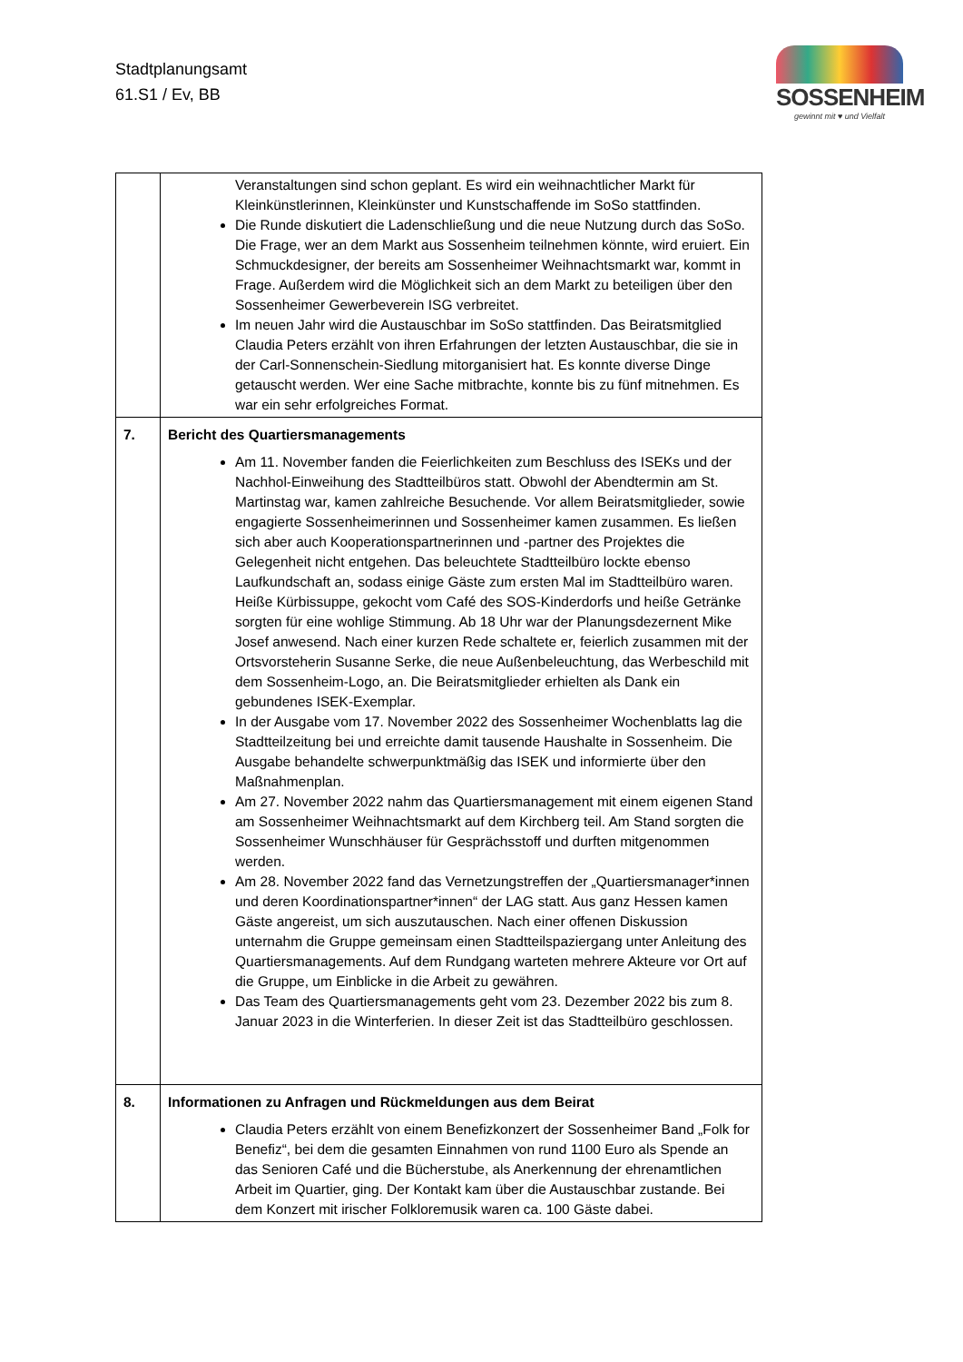Stadtplanungsamt
61.S1 / Ev, BB
SOSSENHEIM
gewinnt mit ♥ und Vielfalt
| | Veranstaltungen sind schon geplant. Es wird ein weihnachtlicher Markt für Kleinkünstlerinnen, Kleinkünster und Kunstschaffende im SoSo stattfinden. Die Runde diskutiert die Ladenschließung und die neue Nutzung durch das SoSo. Die Frage, wer an dem Markt aus Sossenheim teilnehmen könnte, wird eruiert. Ein Schmuckdesigner, der bereits am Sossenheimer Weihnachtsmarkt war, kommt in Frage. Außerdem wird die Möglichkeit sich an dem Markt zu beteiligen über den Sossenheimer Gewerbeverein ISG verbreitet. Im neuen Jahr wird die Austauschbar im SoSo stattfinden. Das Beiratsmitglied Claudia Peters erzählt von ihren Erfahrungen der letzten Austauschbar, die sie in der Carl-Sonnenschein-Siedlung mitorganisiert hat. Es konnte diverse Dinge getauscht werden. Wer eine Sache mitbrachte, konnte bis zu fünf mitnehmen. Es war ein sehr erfolgreiches Format. |
| 7. | Bericht des Quartiersmanagements Am 11. November fanden die Feierlichkeiten zum Beschluss des ISEKs und der Nachhol-Einweihung des Stadtteilbüros statt. Obwohl der Abendtermin am St. Martinstag war, kamen zahlreiche Besuchende. Vor allem Beiratsmitglieder, sowie engagierte Sossenheimerinnen und Sossenheimer kamen zusammen. Es ließen sich aber auch Kooperationspartnerinnen und -partner des Projektes die Gelegenheit nicht entgehen. Das beleuchtete Stadtteilbüro lockte ebenso Laufkundschaft an, sodass einige Gäste zum ersten Mal im Stadtteilbüro waren. Heiße Kürbissuppe, gekocht vom Café des SOS-Kinderdorfs und heiße Getränke sorgten für eine wohlige Stimmung. Ab 18 Uhr war der Planungsdezernent Mike Josef anwesend. Nach einer kurzen Rede schaltete er, feierlich zusammen mit der Ortsvorsteherin Susanne Serke, die neue Außenbeleuchtung, das Werbeschild mit dem Sossenheim-Logo, an. Die Beiratsmitglieder erhielten als Dank ein gebundenes ISEK-Exemplar. In der Ausgabe vom 17. November 2022 des Sossenheimer Wochenblatts lag die Stadtteilzeitung bei und erreichte damit tausende Haushalte in Sossenheim. Die Ausgabe behandelte schwerpunktmäßig das ISEK und informierte über den Maßnahmenplan. Am 27. November 2022 nahm das Quartiersmanagement mit einem eigenen Stand am Sossenheimer Weihnachtsmarkt auf dem Kirchberg teil. Am Stand sorgten die Sossenheimer Wunschhäuser für Gesprächsstoff und durften mitgenommen werden. Am 28. November 2022 fand das Vernetzungstreffen der „Quartiersmanager*innen und deren Koordinationspartner*innen“ der LAG statt. Aus ganz Hessen kamen Gäste angereist, um sich auszutauschen. Nach einer offenen Diskussion unternahm die Gruppe gemeinsam einen Stadtteilspaziergang unter Anleitung des Quartiersmanagements. Auf dem Rundgang warteten mehrere Akteure vor Ort auf die Gruppe, um Einblicke in die Arbeit zu gewähren. Das Team des Quartiersmanagements geht vom 23. Dezember 2022 bis zum 8. Januar 2023 in die Winterferien. In dieser Zeit ist das Stadtteilbüro geschlossen. |
| 8. | Informationen zu Anfragen und Rückmeldungen aus dem Beirat Claudia Peters erzählt von einem Benefizkonzert der Sossenheimer Band „Folk for Benefiz“, bei dem die gesamten Einnahmen von rund 1100 Euro als Spende an das Senioren Café und die Bücherstube, als Anerkennung der ehrenamtlichen Arbeit im Quartier, ging. Der Kontakt kam über die Austauschbar zustande. Bei dem Konzert mit irischer Folkloremusik waren ca. 100 Gäste dabei. |